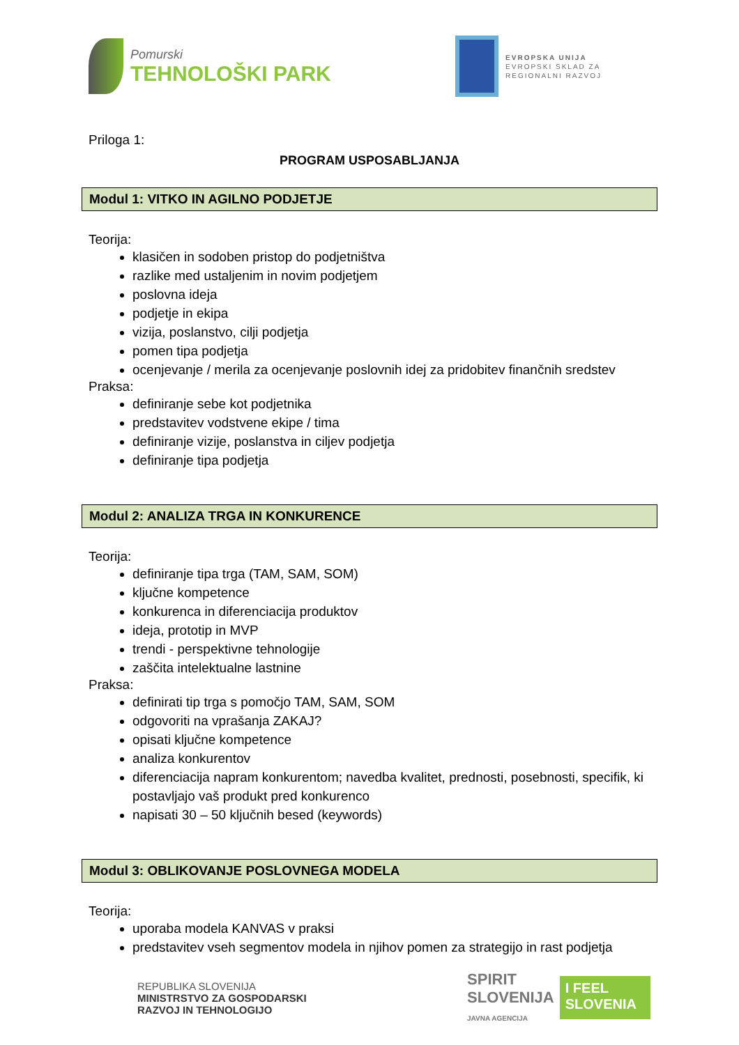Pomurski
TEHNOLOŠKI PARK
EVROPSKA UNIJA
EVROPSKI SKLAD ZA
REGIONALNI RAZVOJ
Priloga 1:
PROGRAM USPOSABLJANJA
Modul 1: VITKO IN AGILNO PODJETJE
Teorija:
klasičen in sodoben pristop do podjetništva
razlike med ustaljenim in novim podjetjem
poslovna ideja
podjetje in ekipa
vizija, poslanstvo, cilji podjetja
pomen tipa podjetja
ocenjevanje / merila za ocenjevanje poslovnih idej za pridobitev finančnih sredstev
Praksa:
definiranje sebe kot podjetnika
predstavitev vodstvene ekipe / tima
definiranje vizije, poslanstva in ciljev podjetja
definiranje tipa podjetja
Modul 2: ANALIZA TRGA IN KONKURENCE
Teorija:
definiranje tipa trga (TAM, SAM, SOM)
ključne kompetence
konkurenca in diferenciacija produktov
ideja, prototip in MVP
trendi - perspektivne tehnologije
zaščita intelektualne lastnine
Praksa:
definirati tip trga s pomočjo TAM, SAM, SOM
odgovoriti na vprašanja ZAKAJ?
opisati ključne kompetence
analiza konkurentov
diferenciacija napram konkurentom; navedba kvalitet, prednosti, posebnosti, specifik, ki postavljajo vaš produkt pred konkurenco
napisati 30 – 50 ključnih besed (keywords)
Modul 3: OBLIKOVANJE POSLOVNEGA MODELA
Teorija:
uporaba modela KANVAS v praksi
predstavitev vseh segmentov modela in njihov pomen za strategijo in rast podjetja
REPUBLIKA SLOVENIJA
MINISTRSTVO ZA GOSPODARSKI
RAZVOJ IN TEHNOLOGIJO
SPIRIT
SLOVENIJA
JAVNA AGENCIJA
I FEEL
SLOVENIA